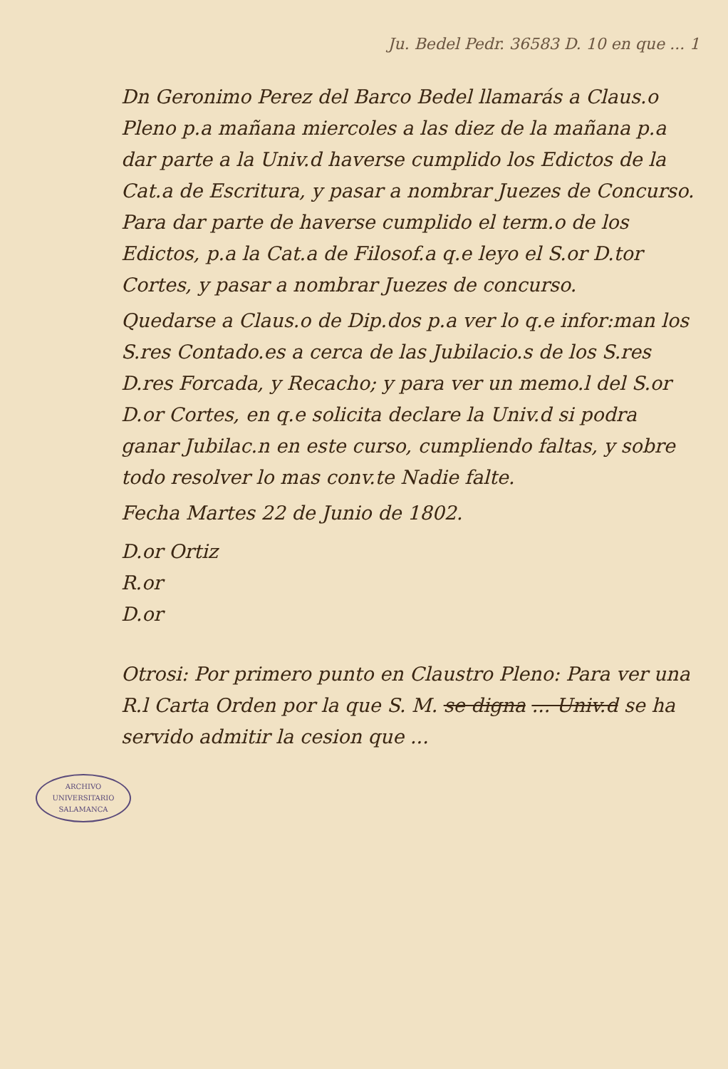Ju. Bedel Pedr. 36583 D. 10 en que ... 1
Dn Geronimo Perez del Barco Bedel llamarás a Claus.o Pleno p.a mañana miercoles a las diez de la mañana p.a dar parte a la Univ.d haverse cumplido los Edictos de la Cat.a de Escritura, y pasar a nombrar Juezes de Concurso. Para dar parte de haverse cumplido el term.o de los Edictos, p.a la Cat.a de Filosof.a q.e leyo el S.or D.tor Cortes, y pasar a nombrar Juezes de concurso.
Quedarse a Claus.o de Dip.dos p.a ver lo q.e infor:man los S.res Contado.es a cerca de las Jubilacio.s de los S.res D.res Forcada, y Recacho; y para ver un memo.l del S.or D.or Cortes, en q.e solicita declare la Univ.d si podra ganar Jubilac.n en este curso, cumpliendo faltas, y sobre todo resolver lo mas conv.te Nadie falte.
Fecha Martes 22 de Junio de 1802.
D.or Ortiz
R.or
D.or
Otrosi: Por primero punto en Claustro Pleno: Para ver una R.l Carta Orden por la que S. M. se digna ... Univ.d se ha servido admitir la cesion que ...
ARCHIVO UNIVERSITARIO
SALAMANCA